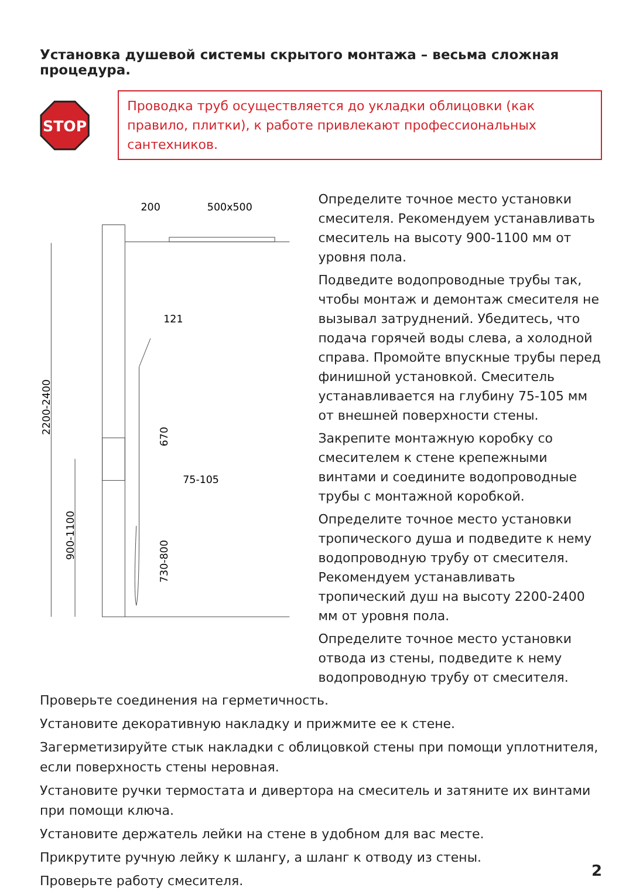Установка душевой системы скрытого монтажа – весьма сложная процедура.
STOP
Проводка труб осуществляется до укладки облицовки (как правило, плитки), к работе привлекают профессиональных сантехников.
200
500x500
2200-2400
121
670
75-105
900-1100
730-800
Определите точное место установки смесителя. Рекомендуем устанавливать смеситель на высоту 900-1100 мм от уровня пола.
Подведите водопроводные трубы так, чтобы монтаж и демонтаж смесителя не вызывал затруднений. Убедитесь, что подача горячей воды слева, а холодной справа. Промойте впускные трубы перед финишной установкой. Смеситель устанавливается на глубину 75-105 мм от внешней поверхности стены.
Закрепите монтажную коробку со смесителем к стене крепежными винтами и соедините водопроводные трубы с монтажной коробкой.
Определите точное место установки тропического душа и подведите к нему водопроводную трубу от смесителя. Рекомендуем устанавливать тропический душ на высоту 2200-2400 мм от уровня пола.
Определите точное место установки отвода из стены, подведите к нему водопроводную трубу от смесителя.
Проверьте соединения на герметичность.
Установите декоративную накладку и прижмите ее к стене.
Загерметизируйте стык накладки с облицовкой стены при помощи уплотнителя, если поверхность стены неровная.
Установите ручки термостата и дивертора на смеситель и затяните их винтами при помощи ключа.
Установите держатель лейки на стене в удобном для вас месте.
Прикрутите ручную лейку к шлангу, а шланг к отводу из стены.
Проверьте работу смесителя.
2